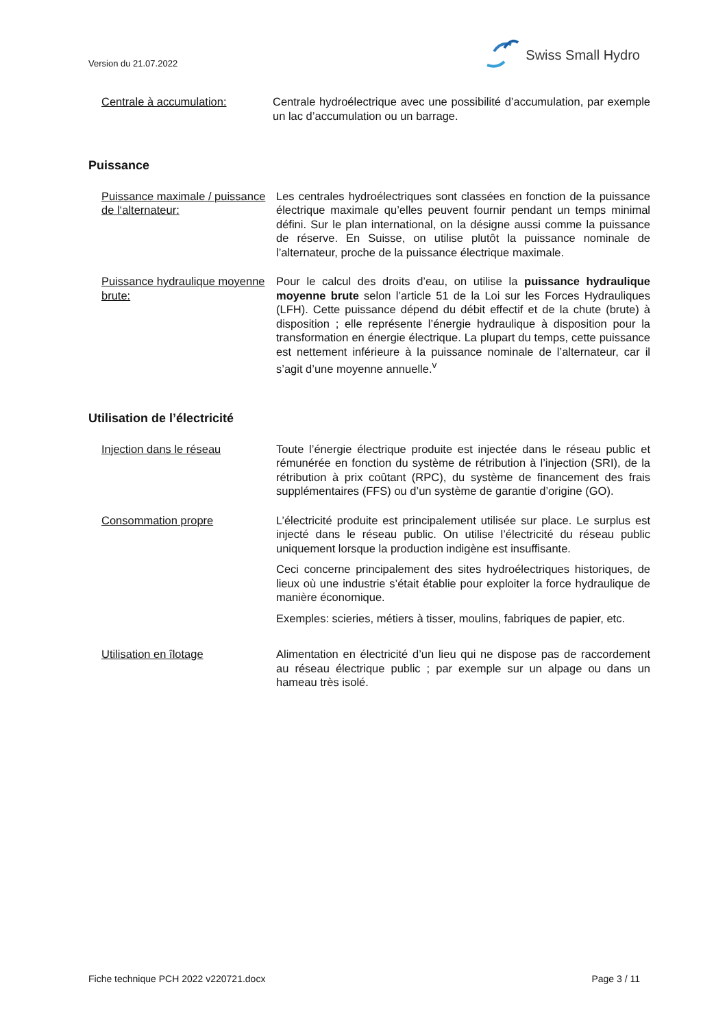Version du 21.07.2022
Swiss Small Hydro
Centrale à accumulation: Centrale hydroélectrique avec une possibilité d’accumulation, par exemple un lac d’accumulation ou un barrage.
Puissance
Puissance maximale / puissance de l‘alternateur:
Les centrales hydroélectriques sont classées en fonction de la puissance électrique maximale qu’elles peuvent fournir pendant un temps minimal défini. Sur le plan international, on la désigne aussi comme la puissance de réserve. En Suisse, on utilise plutôt la puissance nominale de l’alternateur, proche de la puissance électrique maximale.
Puissance hydraulique moyenne brute:
Pour le calcul des droits d’eau, on utilise la puissance hydraulique moyenne brute selon l’article 51 de la Loi sur les Forces Hydrauliques (LFH). Cette puissance dépend du débit effectif et de la chute (brute) à disposition ; elle représente l’énergie hydraulique à disposition pour la transformation en énergie électrique. La plupart du temps, cette puissance est nettement inférieure à la puissance nominale de l’alternateur, car il s’agit d’une moyenne annuelle.<sup>v</sup>
Utilisation de l’électricité
Injection dans le réseau Toute l’énergie électrique produite est injectée dans le réseau public et rémunérée en fonction du système de rétribution à l’injection (SRI), de la rétribution à prix coûtant (RPC), du système de financement des frais supplémentaires (FFS) ou d’un système de garantie d’origine (GO).
Consommation propre L’électricité produite est principalement utilisée sur place. Le surplus est injecté dans le réseau public. On utilise l’électricité du réseau public uniquement lorsque la production indigène est insuffisante.
Ceci concerne principalement des sites hydroélectriques historiques, de lieux où une industrie s’était établie pour exploiter la force hydraulique de manière économique.
Exemples: scieries, métiers à tisser, moulins, fabriques de papier, etc.
Utilisation en îlotage Alimentation en électricité d’un lieu qui ne dispose pas de raccordement au réseau électrique public ; par exemple sur un alpage ou dans un hameau très isolé.
Fiche technique PCH 2022 v220721.docx Page 3 / 11